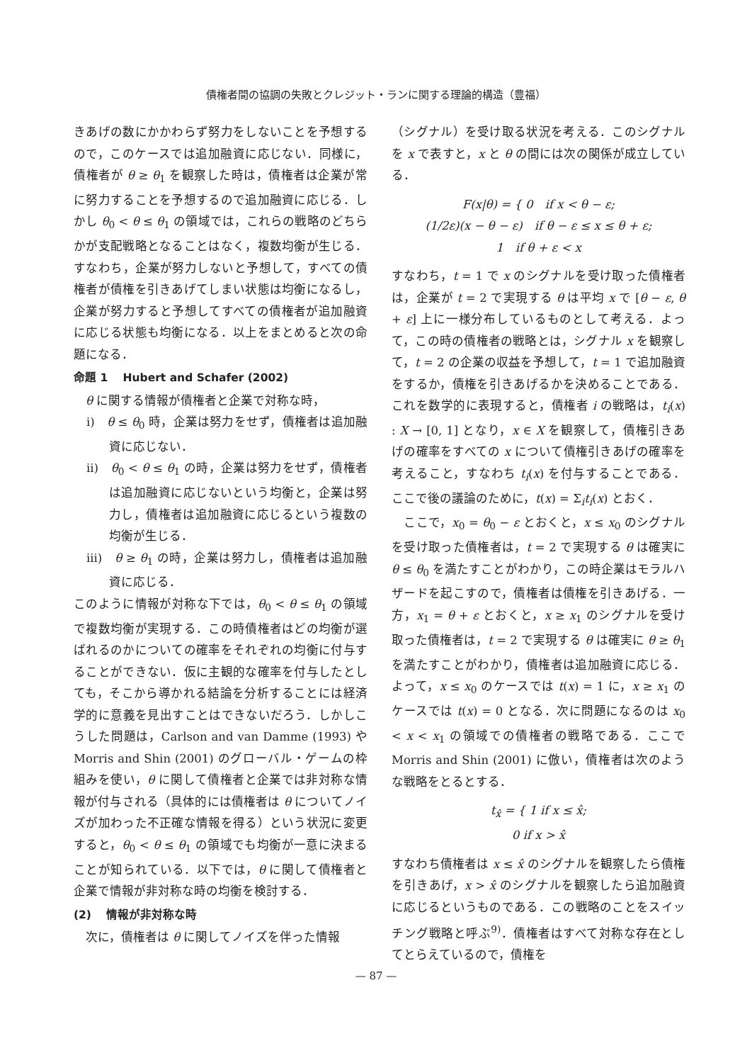債権者間の協調の失敗とクレジット・ランに関する理論的構造（豊福）
きあげの数にかかわらず努力をしないことを予想するので，このケースでは追加融資に応じない．同様に，債権者が θ ≥ θ<sub>1</sub> を観察した時は，債権者は企業が常に努力することを予想するので追加融資に応じる．しかし θ<sub>0</sub> < θ ≤ θ<sub>1</sub> の領域では，これらの戦略のどちらかが支配戦略となることはなく，複数均衡が生じる．すなわち，企業が努力しないと予想して，すべての債権者が債権を引きあげてしまい状態は均衡になるし，企業が努力すると予想してすべての債権者が追加融資に応じる状態も均衡になる．以上をまとめると次の命題になる．
命題 1　 Hubert and Schafer (2002)
　θ に関する情報が債権者と企業で対称な時，
i)　θ ≤ θ<sub>0</sub> 時，企業は努力をせず，債権者は追加融資に応じない．
ii)　θ<sub>0</sub> < θ ≤ θ<sub>1</sub> の時，企業は努力をせず，債権者は追加融資に応じないという均衡と，企業は努力し，債権者は追加融資に応じるという複数の均衡が生じる．
iii)　θ ≥ θ<sub>1</sub> の時，企業は努力し，債権者は追加融資に応じる．
このように情報が対称な下では，θ<sub>0</sub> < θ ≤ θ<sub>1</sub> の領域で複数均衡が実現する．この時債権者はどの均衡が選ばれるのかについての確率をそれぞれの均衡に付与することができない．仮に主観的な確率を付与したとしても，そこから導かれる結論を分析することには経済学的に意義を見出すことはできないだろう．しかしこうした問題は，Carlson and van Damme (1993) や Morris and Shin (2001) のグローバル・ゲームの枠組みを使い，θ に関して債権者と企業では非対称な情報が付与される（具体的には債権者は θ についてノイズが加わった不正確な情報を得る）という状況に変更すると，θ<sub>0</sub> < θ ≤ θ<sub>1</sub> の領域でも均衡が一意に決まることが知られている．以下では，θ に関して債権者と企業で情報が非対称な時の均衡を検討する．
(2)　 情報が非対称な時
　次に，債権者は θ に関してノイズを伴った情報
（シグナル）を受け取る状況を考える．このシグナルを x で表すと，x と θ の間には次の関係が成立している．
F(x|θ) = { 0　if x < θ − ε;
(1/2ε)(x − θ − ε)　if θ − ε ≤ x ≤ θ + ε;
1　if θ + ε < x
すなわち，t = 1 で x のシグナルを受け取った債権者は，企業が t = 2 で実現する θ は平均 x で [θ − ε, θ + ε] 上に一様分布しているものとして考える．よって，この時の債権者の戦略とは，シグナル x を観察して，t = 2 の企業の収益を予想して，t = 1 で追加融資をするか，債権を引きあげるかを決めることである．これを数学的に表現すると，債権者 i の戦略は，t<sub>i</sub>(x) : X → [0, 1] となり，x ∈ X を観察して，債権引きあげの確率をすべての x について債権引きあげの確率を考えること，すなわち t<sub>i</sub>(x) を付与することである．ここで後の議論のために，t(x) = Σ<sub>i</sub>t<sub>i</sub>(x) とおく．
　ここで，x<sub>0</sub> = θ<sub>0</sub> − ε とおくと，x ≤ x<sub>0</sub> のシグナルを受け取った債権者は，t = 2 で実現する θ は確実に θ ≤ θ<sub>0</sub> を満たすことがわかり，この時企業はモラルハザードを起こすので，債権者は債権を引きあげる．一方，x<sub>1</sub> = θ + ε とおくと，x ≥ x<sub>1</sub> のシグナルを受け取った債権者は，t = 2 で実現する θ は確実に θ ≥ θ<sub>1</sub> を満たすことがわかり，債権者は追加融資に応じる．よって，x ≤ x<sub>0</sub> のケースでは t(x) = 1 に，x ≥ x<sub>1</sub> のケースでは t(x) = 0 となる．次に問題になるのは x<sub>0</sub> < x < x<sub>1</sub> の領域での債権者の戦略である．ここで Morris and Shin (2001) に倣い，債権者は次のような戦略をとるとする．
t<sub>x̂</sub> = { 1 if x ≤ x̂;
0 if x > x̂
すなわち債権者は x ≤ x̂ のシグナルを観察したら債権を引きあげ，x > x̂ のシグナルを観察したら追加融資に応じるというものである．この戦略のことをスイッチング戦略と呼ぶ<sup>9)</sup>．債権者はすべて対称な存在としてとらえているので，債権を
— 87 —